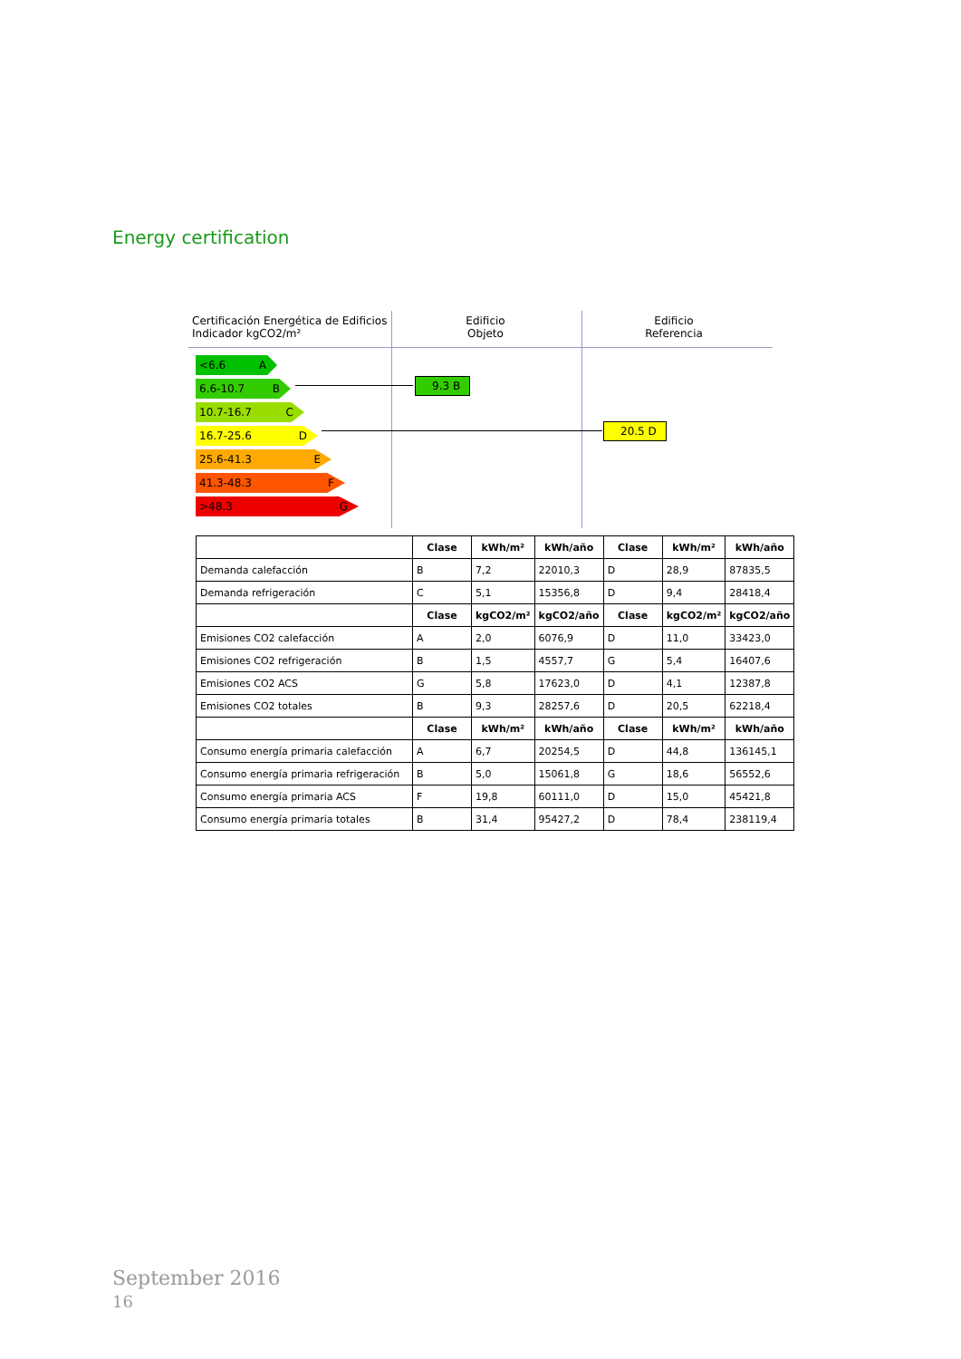Energy certification
Certificación Energética de Edificios
Indicador kgCO2/m²
Edificio
Objeto
Edificio
Referencia
<6.6 A
6.6-10.7 B
10.7-16.7 C
16.7-25.6 D
25.6-41.3 E
41.3-48.3 F
>48.3 G
9.3 B
20.5 D
| | Clase | kWh/m² | kWh/año | Clase | kWh/m² | kWh/año |
| Demanda calefacción | B | 7,2 | 22010,3 | D | 28,9 | 87835,5 |
| Demanda refrigeración | C | 5,1 | 15356,8 | D | 9,4 | 28418,4 |
| | Clase | kgCO2/m² | kgCO2/año | Clase | kgCO2/m² | kgCO2/año |
| Emisiones CO2 calefacción | A | 2,0 | 6076,9 | D | 11,0 | 33423,0 |
| Emisiones CO2 refrigeración | B | 1,5 | 4557,7 | G | 5,4 | 16407,6 |
| Emisiones CO2 ACS | G | 5,8 | 17623,0 | D | 4,1 | 12387,8 |
| Emisiones CO2 totales | B | 9,3 | 28257,6 | D | 20,5 | 62218,4 |
| | Clase | kWh/m² | kWh/año | Clase | kWh/m² | kWh/año |
| Consumo energía primaria calefacción | A | 6,7 | 20254,5 | D | 44,8 | 136145,1 |
| Consumo energía primaria refrigeración | B | 5,0 | 15061,8 | G | 18,6 | 56552,6 |
| Consumo energía primaria ACS | F | 19,8 | 60111,0 | D | 15,0 | 45421,8 |
| Consumo energía primaria totales | B | 31,4 | 95427,2 | D | 78,4 | 238119,4 |
September 2016
16